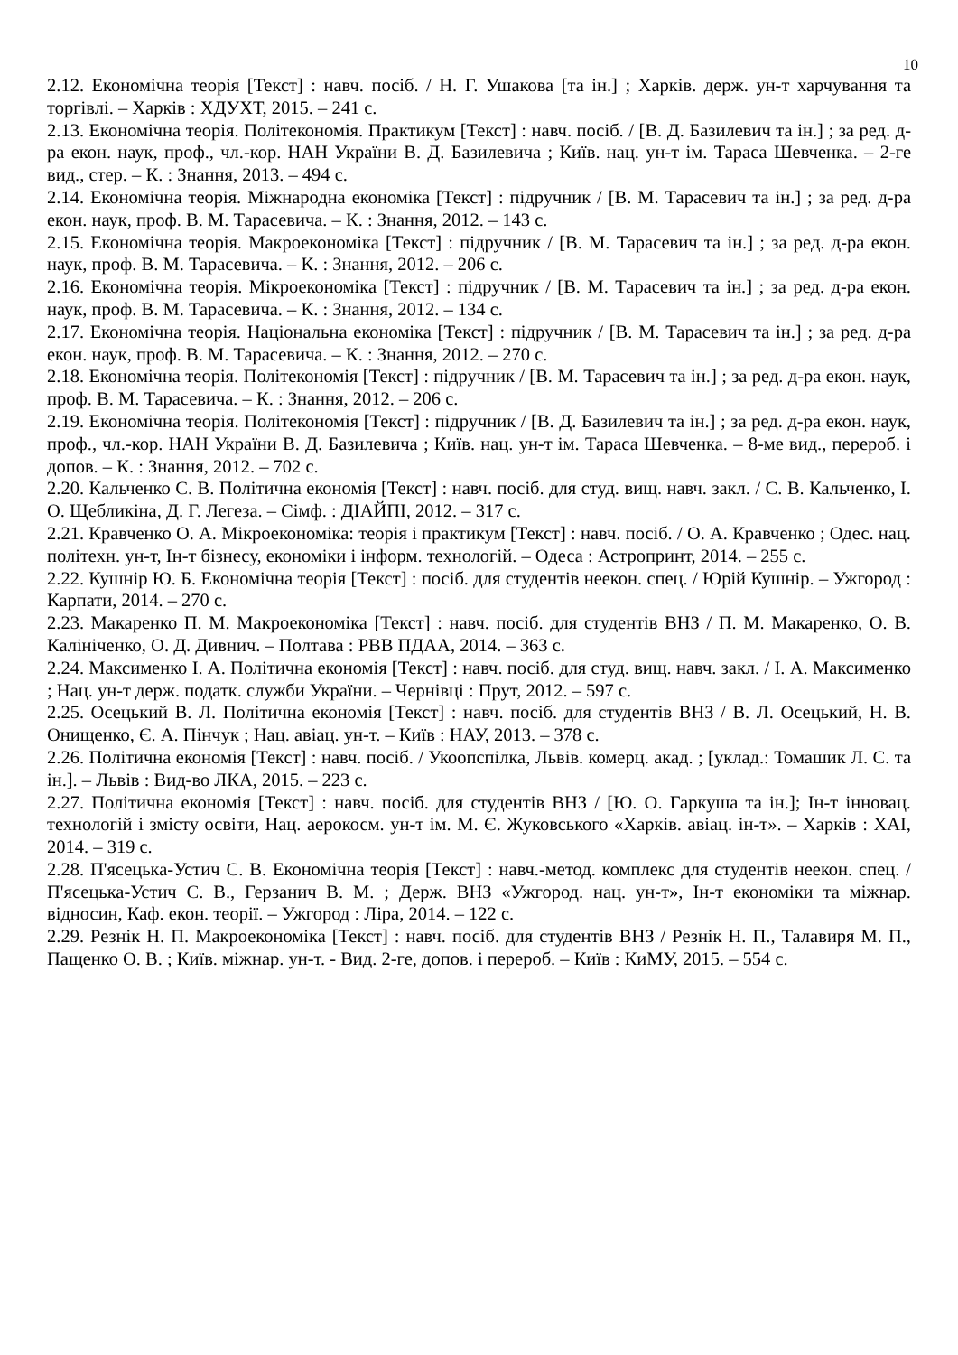10
2.12. Економічна теорія [Текст] : навч. посіб. / Н. Г. Ушакова [та ін.] ; Харків. держ. ун-т харчування та торгівлі. – Харків : ХДУХТ, 2015. – 241 с.
2.13. Економічна теорія. Політекономія. Практикум [Текст] : навч. посіб. / [В. Д. Базилевич та ін.] ; за ред. д-ра екон. наук, проф., чл.-кор. НАН України В. Д. Базилевича ; Київ. нац. ун-т ім. Тараса Шевченка. – 2-ге вид., стер. – К. : Знання, 2013. – 494 с.
2.14. Економічна теорія. Міжнародна економіка [Текст] : підручник / [В. М. Тарасевич та ін.] ; за ред. д-ра екон. наук, проф. В. М. Тарасевича. – К. : Знання, 2012. – 143 с.
2.15. Економічна теорія. Макроекономіка [Текст] : підручник / [В. М. Тарасевич та ін.] ; за ред. д-ра екон. наук, проф. В. М. Тарасевича. – К. : Знання, 2012. – 206 с.
2.16. Економічна теорія. Мікроекономіка [Текст] : підручник / [В. М. Тарасевич та ін.] ; за ред. д-ра екон. наук, проф. В. М. Тарасевича. – К. : Знання, 2012. – 134 с.
2.17. Економічна теорія. Національна економіка [Текст] : підручник / [В. М. Тарасевич та ін.] ; за ред. д-ра екон. наук, проф. В. М. Тарасевича. – К. : Знання, 2012. – 270 с.
2.18. Економічна теорія. Політекономія [Текст] : підручник / [В. М. Тарасевич та ін.] ; за ред. д-ра екон. наук, проф. В. М. Тарасевича. – К. : Знання, 2012. – 206 с.
2.19. Економічна теорія. Політекономія [Текст] : підручник / [В. Д. Базилевич та ін.] ; за ред. д-ра екон. наук, проф., чл.-кор. НАН України В. Д. Базилевича ; Київ. нац. ун-т ім. Тараса Шевченка. – 8-ме вид., перероб. і допов. – К. : Знання, 2012. – 702 с.
2.20. Кальченко С. В. Політична економія [Текст] : навч. посіб. для студ. вищ. навч. закл. / С. В. Кальченко, І. О. Щебликіна, Д. Г. Легеза. – Сімф. : ДІАЙПІ, 2012. – 317 с.
2.21. Кравченко О. А. Мікроекономіка: теорія і практикум [Текст] : навч. посіб. / О. А. Кравченко ; Одес. нац. політехн. ун-т, Ін-т бізнесу, економіки і інформ. технологій. – Одеса : Астропринт, 2014. – 255 с.
2.22. Кушнір Ю. Б. Економічна теорія [Текст] : посіб. для студентів неекон. спец. / Юрій Кушнір. – Ужгород : Карпати, 2014. – 270 с.
2.23. Макаренко П. М. Макроекономіка [Текст] : навч. посіб. для студентів ВНЗ / П. М. Макаренко, О. В. Калініченко, О. Д. Дивнич. – Полтава : РВВ ПДАА, 2014. – 363 с.
2.24. Максименко І. А. Політична економія [Текст] : навч. посіб. для студ. вищ. навч. закл. / І. А. Максименко ; Нац. ун-т держ. податк. служби України. – Чернівці : Прут, 2012. – 597 с.
2.25. Осецький В. Л. Політична економія [Текст] : навч. посіб. для студентів ВНЗ / В. Л. Осецький, Н. В. Онищенко, Є. А. Пінчук ; Нац. авіац. ун-т. – Київ : НАУ, 2013. – 378 с.
2.26. Політична економія [Текст] : навч. посіб. / Укоопспілка, Львів. комерц. акад. ; [уклад.: Томашик Л. С. та ін.]. – Львів : Вид-во ЛКА, 2015. – 223 с.
2.27. Політична економія [Текст] : навч. посіб. для студентів ВНЗ / [Ю. О. Гаркуша та ін.]; Ін-т інновац. технологій і змісту освіти, Нац. аерокосм. ун-т ім. М. Є. Жуковського «Харків. авіац. ін-т». – Харків : ХАІ, 2014. – 319 с.
2.28. П'ясецька-Устич С. В. Економічна теорія [Текст] : навч.-метод. комплекс для студентів неекон. спец. / П'ясецька-Устич С. В., Герзанич В. М. ; Держ. ВНЗ «Ужгород. нац. ун-т», Ін-т економіки та міжнар. відносин, Каф. екон. теорії. – Ужгород : Ліра, 2014. – 122 с.
2.29. Резнік Н. П. Макроекономіка [Текст] : навч. посіб. для студентів ВНЗ / Резнік Н. П., Талавиря М. П., Пащенко О. В. ; Київ. міжнар. ун-т. - Вид. 2-ге, допов. і перероб. – Київ : КиМУ, 2015. – 554 с.